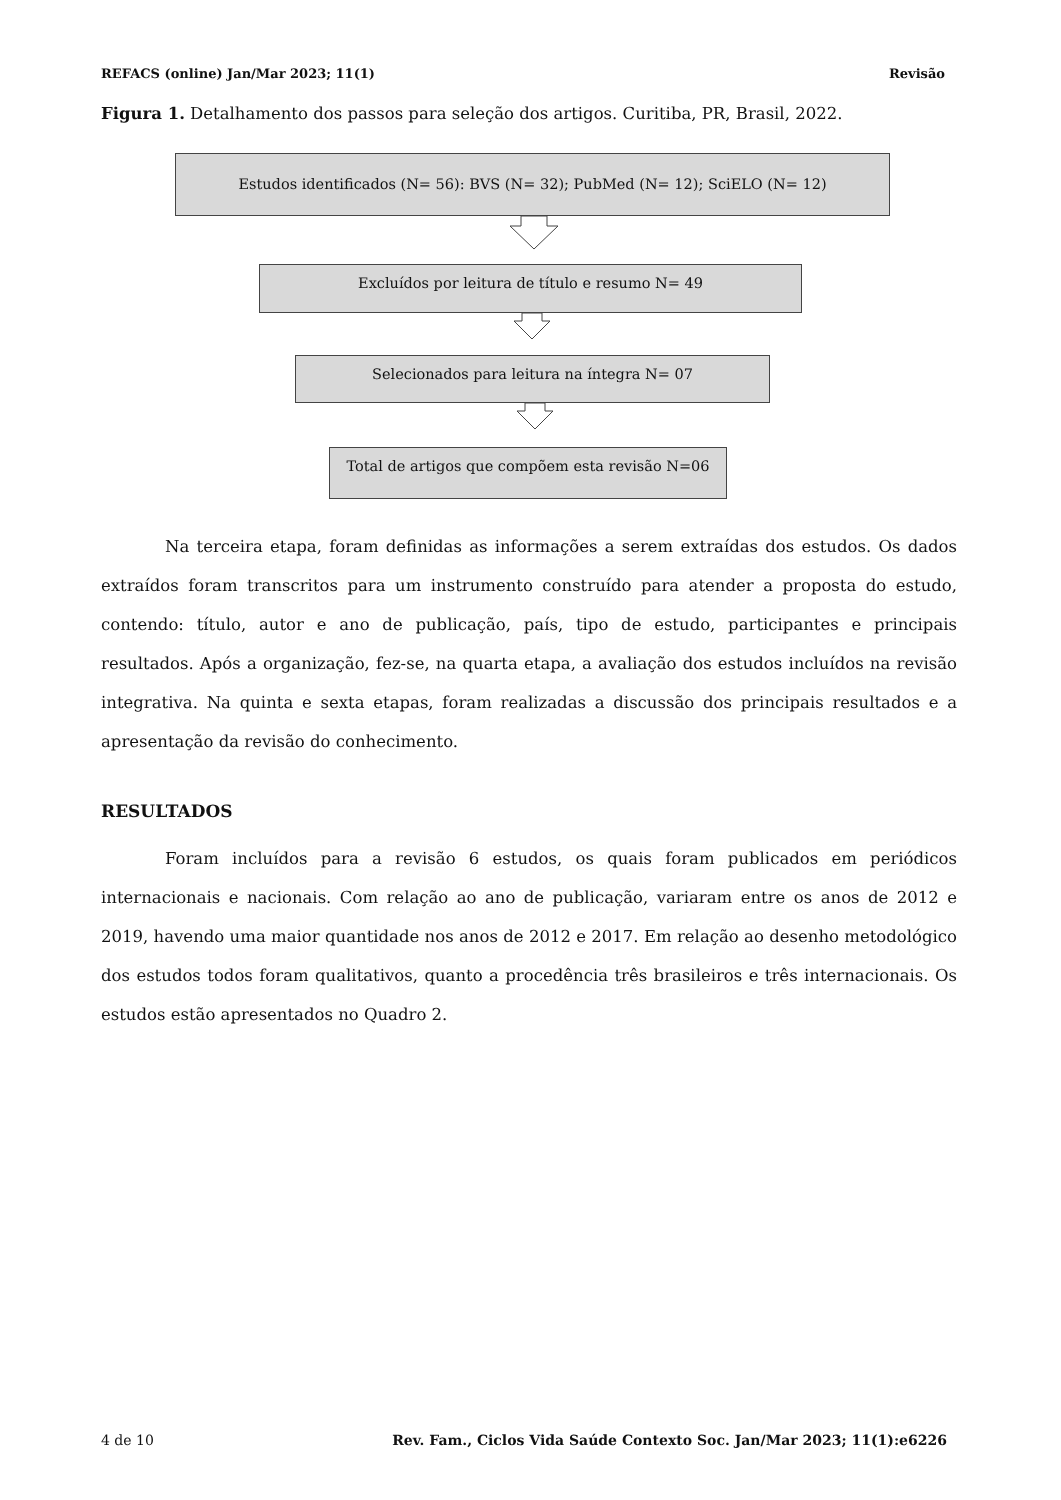REFACS (online) Jan/Mar 2023; 11(1) Revisão
Figura 1. Detalhamento dos passos para seleção dos artigos. Curitiba, PR, Brasil, 2022.
Estudos identificados (N= 56): BVS (N= 32); PubMed (N= 12); SciELO (N= 12)
Excluídos por leitura de título e resumo N= 49
Selecionados para leitura na íntegra N= 07
Total de artigos que compõem esta revisão N=06
Na terceira etapa, foram definidas as informações a serem extraídas dos estudos. Os dados extraídos foram transcritos para um instrumento construído para atender a proposta do estudo, contendo: título, autor e ano de publicação, país, tipo de estudo, participantes e principais resultados. Após a organização, fez-se, na quarta etapa, a avaliação dos estudos incluídos na revisão integrativa. Na quinta e sexta etapas, foram realizadas a discussão dos principais resultados e a apresentação da revisão do conhecimento.
RESULTADOS
Foram incluídos para a revisão 6 estudos, os quais foram publicados em periódicos internacionais e nacionais. Com relação ao ano de publicação, variaram entre os anos de 2012 e 2019, havendo uma maior quantidade nos anos de 2012 e 2017. Em relação ao desenho metodológico dos estudos todos foram qualitativos, quanto a procedência três brasileiros e três internacionais. Os estudos estão apresentados no Quadro 2.
4 de 10 Rev. Fam., Ciclos Vida Saúde Contexto Soc. Jan/Mar 2023; 11(1):e6226